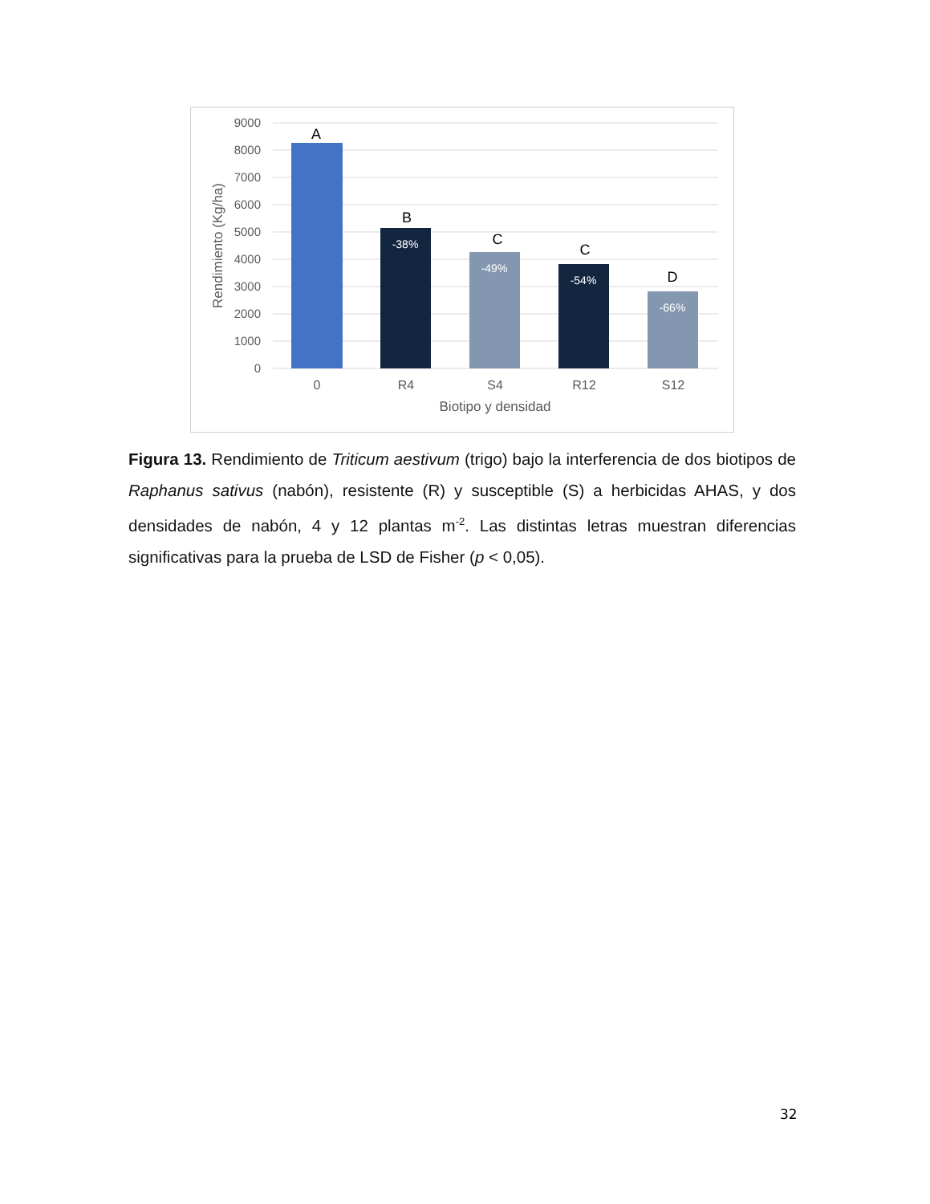9000
8000
7000
6000
5000
4000
3000
2000
1000
0
A
B
C
C
D
-38%
-49%
-54%
-66%
0
R4
S4
R12
S12
Biotipo y densidad
Rendimiento (Kg/ha)
Figura 13. Rendimiento de Triticum aestivum (trigo) bajo la interferencia de dos biotipos de Raphanus sativus (nabón), resistente (R) y susceptible (S) a herbicidas AHAS, y dos densidades de nabón, 4 y 12 plantas m<sup>-2</sup>. Las distintas letras muestran diferencias significativas para la prueba de LSD de Fisher (p < 0,05).
32